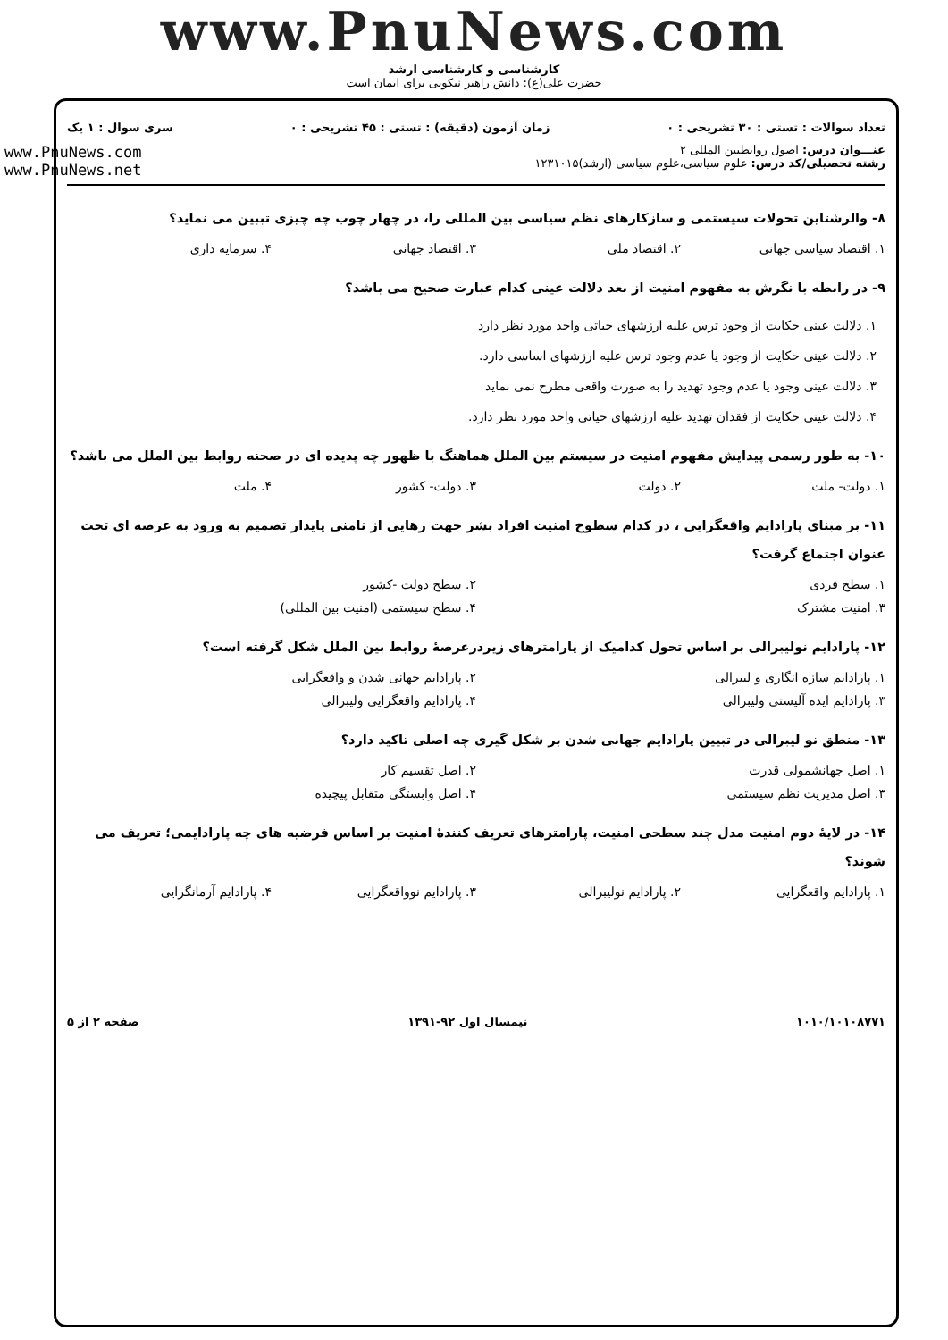www.PnuNews.com
کارشناسی و کارشناسی ارشد
حضرت علی(ع): دانش راهبر نیکویی برای ایمان است
تعداد سوالات : تستی : ۳۰ تشریحی : ۰ زمان آزمون (دقیقه) : تستی : ۴۵ تشریحی : ۰ سری سوال : ۱ یک
عنـــوان درس: اصول روابطبین المللی ۲
رشته تحصیلی/کد درس: علوم سیاسی،علوم سیاسی (ارشد)۱۲۳۱۰۱۵
www.PnuNews.com
www.PnuNews.net
۸- والرشتاین تحولات سیستمی و سازکارهای نظم سیاسی بین المللی را، در چهار چوب چه چیزی تببین می نماید؟
۱. اقتصاد سیاسی جهانی ۲. اقتصاد ملی ۳. اقتصاد جهانی ۴. سرمایه داری
۹- در رابطه با نگرش به مفهوم امنیت از بعد دلالت عینی کدام عبارت صحیح می باشد؟
۱. دلالت عینی حکایت از وجود ترس علیه ارزشهای حیاتی واحد مورد نظر دارد
۲. دلالت عینی حکایت از وجود یا عدم وجود ترس علیه ارزشهای اساسی دارد.
۳. دلالت عینی وجود یا عدم وجود تهدید را به صورت واقعی مطرح نمی نماید
۴. دلالت عینی حکایت از فقدان تهدید علیه ارزشهای حیاتی واحد مورد نظر دارد.
۱۰- به طور رسمی پیدایش مفهوم امنیت در سیستم بین الملل هماهنگ با ظهور چه پدیده ای در صحنه روابط بین الملل می باشد؟
۱. دولت- ملت ۲. دولت ۳. دولت- کشور ۴. ملت
۱۱- بر مبنای پارادایم واقعگرایی ، در کدام سطوح امنیت افراد بشر جهت رهایی از نامنی پایدار تصمیم به ورود به عرصه ای تحت عنوان اجتماع گرفت؟
۱. سطح فردی ۲. سطح دولت -کشور
۳. امنیت مشترک ۴. سطح سیستمی (امنیت بین المللی)
۱۲- پارادایم نولیبرالی بر اساس تحول کدامیک از پارامترهای زیردرعرصهٔ روابط بین الملل شکل گرفته است؟
۱. پارادایم سازه انگاری و لیبرالی ۲. پارادایم جهانی شدن و واقعگرایی
۳. پارادایم ایده آلیستی ولیبرالی ۴. پارادایم واقعگرایی ولیبرالی
۱۳- منطق نو لیبرالی در تبیین پارادایم جهانی شدن بر شکل گیری چه اصلی تاکید دارد؟
۱. اصل جهانشمولی قدرت ۲. اصل تقسیم کار
۳. اصل مدیریت نظم سیستمی ۴. اصل وابستگی متقابل پیچیده
۱۴- در لایهٔ دوم امنیت مدل چند سطحی امنیت، پارامترهای تعریف کنندهٔ امنیت بر اساس فرضیه های چه پارادایمی؛ تعریف می شوند؟
۱. پارادایم واقعگرایی ۲. پارادایم نولیبرالی ۳. پارادایم نوواقعگرایی ۴. پارادایم آرمانگرایی
۱۰۱۰/۱۰۱۰۸۷۷۱ نیمسال اول ۹۲-۱۳۹۱ صفحه ۲ از ۵